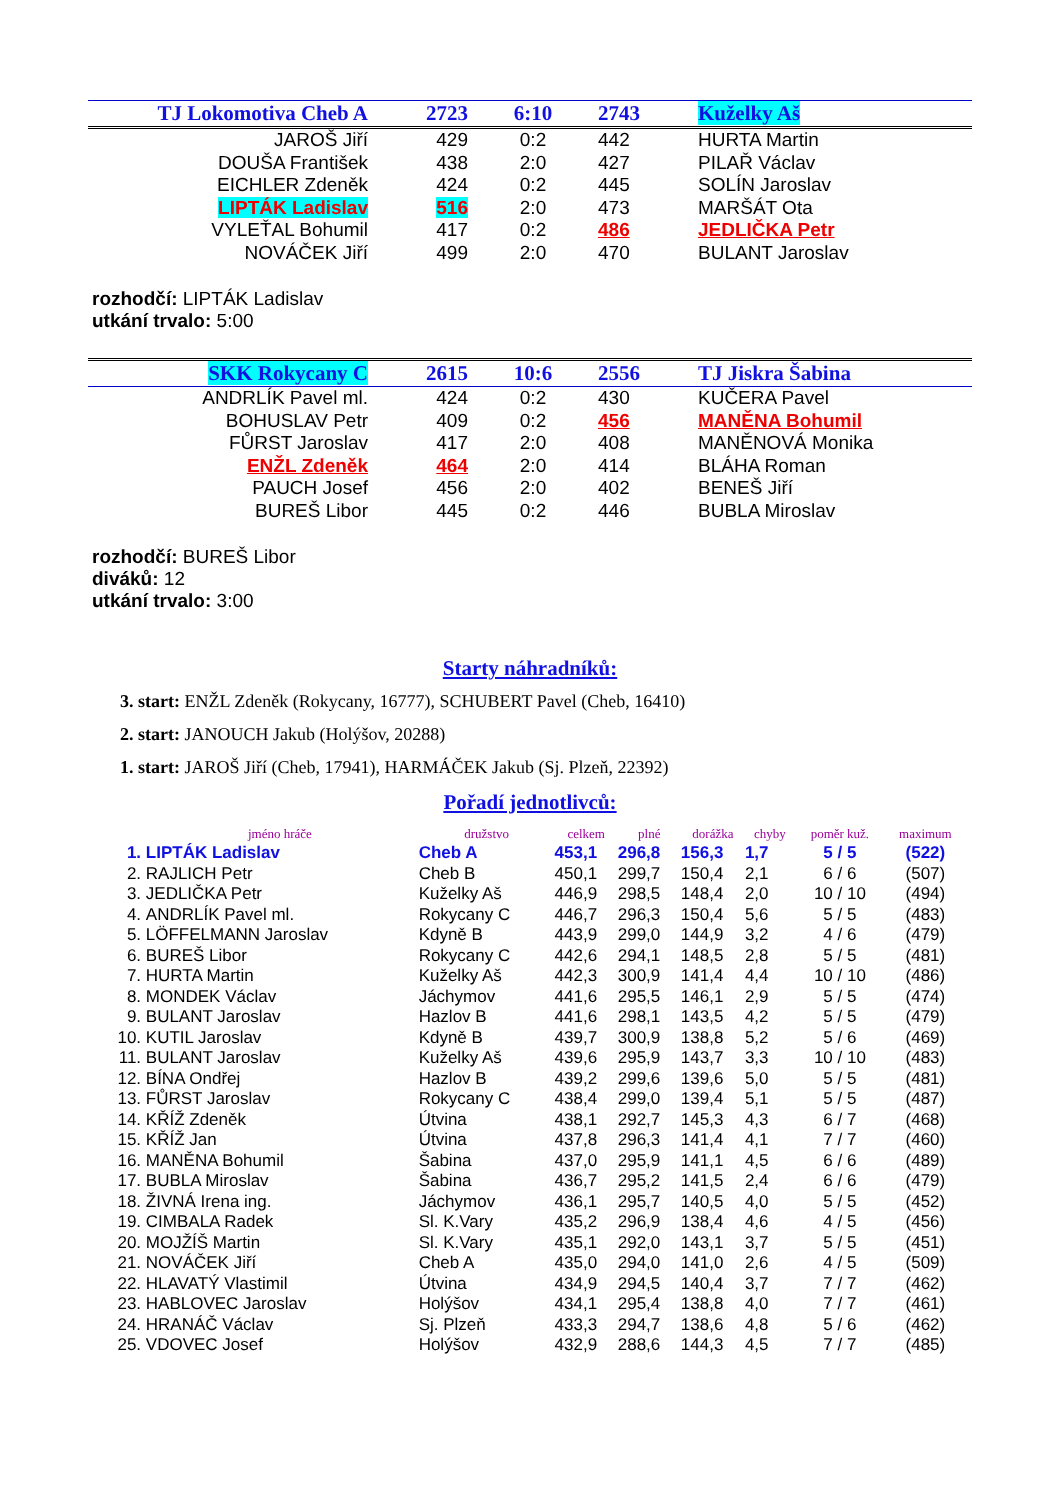| TJ Lokomotiva Cheb A | 2723 | 6:10 | 2743 | Kuželky Aš |
| JAROŠ Jiří | 429 | 0:2 | 442 | HURTA Martin |
| DOUŠA František | 438 | 2:0 | 427 | PILAŘ Václav |
| EICHLER Zdeněk | 424 | 0:2 | 445 | SOLÍN Jaroslav |
| LIPTÁK Ladislav | 516 | 2:0 | 473 | MARŠÁT Ota |
| VYLEŤAL Bohumil | 417 | 0:2 | 486 | JEDLIČKA Petr |
| NOVÁČEK Jiří | 499 | 2:0 | 470 | BULANT Jaroslav |
rozhodčí: LIPTÁK Ladislav
utkání trvalo: 5:00
| SKK Rokycany C | 2615 | 10:6 | 2556 | TJ Jiskra Šabina |
| ANDRLÍK Pavel ml. | 424 | 0:2 | 430 | KUČERA Pavel |
| BOHUSLAV Petr | 409 | 0:2 | 456 | MANĚNA Bohumil |
| FŮRST Jaroslav | 417 | 2:0 | 408 | MANĚNOVÁ Monika |
| ENŽL Zdeněk | 464 | 2:0 | 414 | BLÁHA Roman |
| PAUCH Josef | 456 | 2:0 | 402 | BENEŠ Jiří |
| BUREŠ Libor | 445 | 0:2 | 446 | BUBLA Miroslav |
rozhodčí: BUREŠ Libor
diváků: 12
utkání trvalo: 3:00
Starty náhradníků:
3. start: ENŽL Zdeněk (Rokycany, 16777), SCHUBERT Pavel (Cheb, 16410)
2. start: JANOUCH Jakub (Holýšov, 20288)
1. start: JAROŠ Jiří (Cheb, 17941), HARMÁČEK Jakub (Sj. Plzeň, 22392)
Pořadí jednotlivců:
| | jméno hráče | družstvo | celkem | plné | dorážka | chyby | poměr kuž. | maximum |
| --- | --- | --- | --- | --- | --- | --- | --- | --- |
| 1. | LIPTÁK Ladislav | Cheb A | 453,1 | 296,8 | 156,3 | 1,7 | 5 / 5 | (522) |
| 2. | RAJLICH Petr | Cheb B | 450,1 | 299,7 | 150,4 | 2,1 | 6 / 6 | (507) |
| 3. | JEDLIČKA Petr | Kuželky Aš | 446,9 | 298,5 | 148,4 | 2,0 | 10 / 10 | (494) |
| 4. | ANDRLÍK Pavel ml. | Rokycany C | 446,7 | 296,3 | 150,4 | 5,6 | 5 / 5 | (483) |
| 5. | LÖFFELMANN Jaroslav | Kdyně B | 443,9 | 299,0 | 144,9 | 3,2 | 4 / 6 | (479) |
| 6. | BUREŠ Libor | Rokycany C | 442,6 | 294,1 | 148,5 | 2,8 | 5 / 5 | (481) |
| 7. | HURTA Martin | Kuželky Aš | 442,3 | 300,9 | 141,4 | 4,4 | 10 / 10 | (486) |
| 8. | MONDEK Václav | Jáchymov | 441,6 | 295,5 | 146,1 | 2,9 | 5 / 5 | (474) |
| 9. | BULANT Jaroslav | Hazlov B | 441,6 | 298,1 | 143,5 | 4,2 | 5 / 5 | (479) |
| 10. | KUTIL Jaroslav | Kdyně B | 439,7 | 300,9 | 138,8 | 5,2 | 5 / 6 | (469) |
| 11. | BULANT Jaroslav | Kuželky Aš | 439,6 | 295,9 | 143,7 | 3,3 | 10 / 10 | (483) |
| 12. | BÍNA Ondřej | Hazlov B | 439,2 | 299,6 | 139,6 | 5,0 | 5 / 5 | (481) |
| 13. | FŮRST Jaroslav | Rokycany C | 438,4 | 299,0 | 139,4 | 5,1 | 5 / 5 | (487) |
| 14. | KŘÍŽ Zdeněk | Útvina | 438,1 | 292,7 | 145,3 | 4,3 | 6 / 7 | (468) |
| 15. | KŘÍŽ Jan | Útvina | 437,8 | 296,3 | 141,4 | 4,1 | 7 / 7 | (460) |
| 16. | MANĚNA Bohumil | Šabina | 437,0 | 295,9 | 141,1 | 4,5 | 6 / 6 | (489) |
| 17. | BUBLA Miroslav | Šabina | 436,7 | 295,2 | 141,5 | 2,4 | 6 / 6 | (479) |
| 18. | ŽIVNÁ Irena ing. | Jáchymov | 436,1 | 295,7 | 140,5 | 4,0 | 5 / 5 | (452) |
| 19. | CIMBALA Radek | Sl. K.Vary | 435,2 | 296,9 | 138,4 | 4,6 | 4 / 5 | (456) |
| 20. | MOJŽÍŠ Martin | Sl. K.Vary | 435,1 | 292,0 | 143,1 | 3,7 | 5 / 5 | (451) |
| 21. | NOVÁČEK Jiří | Cheb A | 435,0 | 294,0 | 141,0 | 2,6 | 4 / 5 | (509) |
| 22. | HLAVATÝ Vlastimil | Útvina | 434,9 | 294,5 | 140,4 | 3,7 | 7 / 7 | (462) |
| 23. | HABLOVEC Jaroslav | Holýšov | 434,1 | 295,4 | 138,8 | 4,0 | 7 / 7 | (461) |
| 24. | HRANÁČ Václav | Sj. Plzeň | 433,3 | 294,7 | 138,6 | 4,8 | 5 / 6 | (462) |
| 25. | VDOVEC Josef | Holýšov | 432,9 | 288,6 | 144,3 | 4,5 | 7 / 7 | (485) |